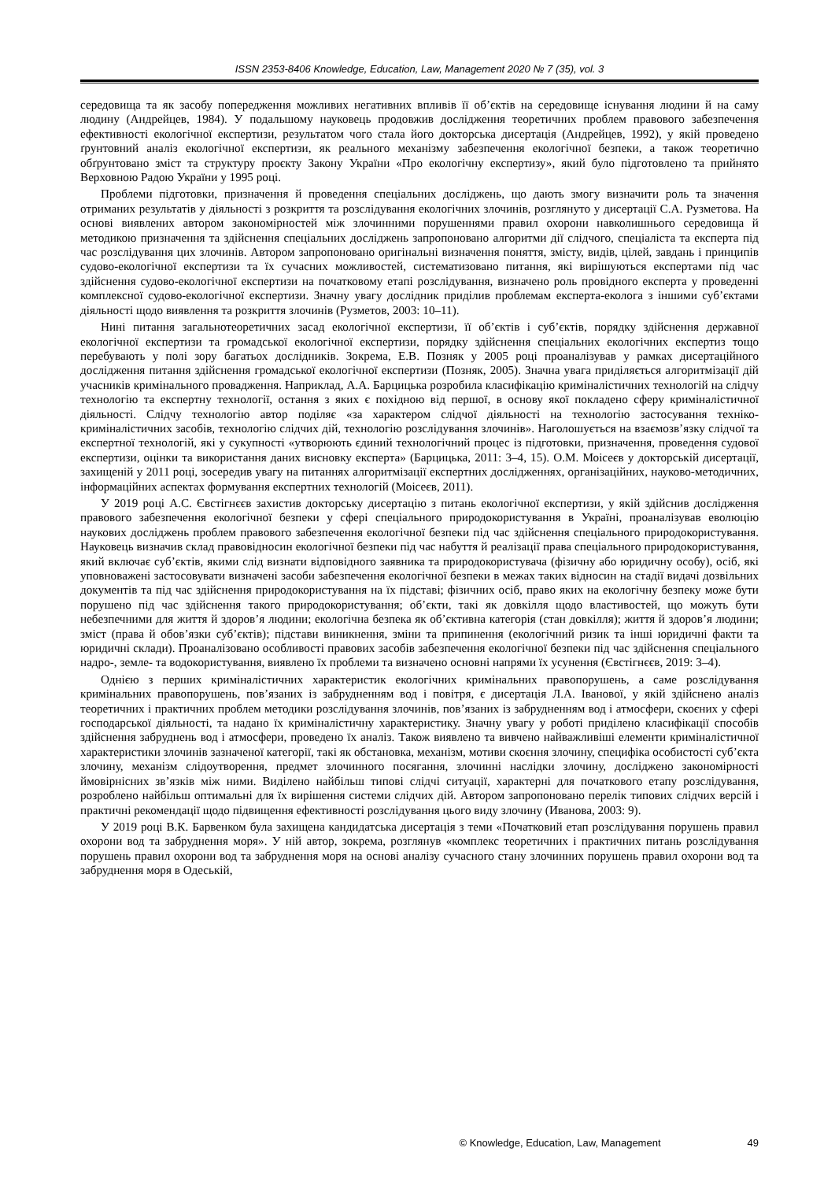ISSN 2353-8406 Knowledge, Education, Law, Management 2020 № 7 (35), vol. 3
середовища та як засобу попередження можливих негативних впливів її об’єктів на середовище існування людини й на саму людину (Андрейцев, 1984). У подальшому науковець продовжив дослідження теоретичних проблем правового забезпечення ефективності екологічної експертизи, результатом чого стала його докторська дисертація (Андрейцев, 1992), у якій проведено ґрунтовний аналіз екологічної експертизи, як реального механізму забезпечення екологічної безпеки, а також теоретично обґрунтовано зміст та структуру проєкту Закону України «Про екологічну експертизу», який було підготовлено та прийнято Верховною Радою України у 1995 році.
Проблеми підготовки, призначення й проведення спеціальних досліджень, що дають змогу визначити роль та значення отриманих результатів у діяльності з розкриття та розслідування екологічних злочинів, розглянуто у дисертації С.А. Рузметова. На основі виявлених автором закономірностей між злочинними порушеннями правил охорони навколишнього середовища й методикою призначення та здійснення спеціальних досліджень запропоновано алгоритми дії слідчого, спеціаліста та експерта під час розслідування цих злочинів. Автором запропоновано оригінальні визначення поняття, змісту, видів, цілей, завдань і принципів судово-екологічної експертизи та їх сучасних можливостей, систематизовано питання, які вирішуються експертами під час здійснення судово-екологічної експертизи на початковому етапі розслідування, визначено роль провідного експерта у проведенні комплексної судово-екологічної експертизи. Значну увагу дослідник приділив проблемам експерта-еколога з іншими суб’єктами діяльності щодо виявлення та розкриття злочинів (Рузметов, 2003: 10–11).
Нині питання загальнотеоретичних засад екологічної експертизи, її об’єктів і суб’єктів, порядку здійснення державної екологічної експертизи та громадської екологічної експертизи, порядку здійснення спеціальних екологічних експертиз тощо перебувають у полі зору багатьох дослідників. Зокрема, Е.В. Позняк у 2005 році проаналізував у рамках дисертаційного дослідження питання здійснення громадської екологічної експертизи (Позняк, 2005). Значна увага приділяється алгоритмізації дій учасників кримінального провадження. Наприклад, А.А. Барцицька розробила класифікацію криміналістичних технологій на слідчу технологію та експертну технології, остання з яких є похідною від першої, в основу якої покладено сферу криміналістичної діяльності. Слідчу технологію автор поділяє «за характером слідчої діяльності на технологію застосування техніко-криміналістичних засобів, технологію слідчих дій, технологію розслідування злочинів». Наголошується на взаємозв’язку слідчої та експертної технологій, які у сукупності «утворюють єдиний технологічний процес із підготовки, призначення, проведення судової експертизи, оцінки та використання даних висновку експерта» (Барцицька, 2011: 3–4, 15). О.М. Моісеєв у докторській дисертації, захищеній у 2011 році, зосередив увагу на питаннях алгоритмізації експертних дослідженнях, організаційних, науково-методичних, інформаційних аспектах формування експертних технологій (Моісеєв, 2011).
У 2019 році А.С. Євстігнєєв захистив докторську дисертацію з питань екологічної експертизи, у якій здійснив дослідження правового забезпечення екологічної безпеки у сфері спеціального природокористування в Україні, проаналізував еволюцію наукових досліджень проблем правового забезпечення екологічної безпеки під час здійснення спеціального природокористування. Науковець визначив склад правовідносин екологічної безпеки під час набуття й реалізації права спеціального природокористування, який включає суб’єктів, якими слід визнати відповідного заявника та природокористувача (фізичну або юридичну особу), осіб, які уповноважені застосовувати визначені засоби забезпечення екологічної безпеки в межах таких відносин на стадії видачі дозвільних документів та під час здійснення природокористування на їх підставі; фізичних осіб, право яких на екологічну безпеку може бути порушено під час здійснення такого природокористування; об’єкти, такі як довкілля щодо властивостей, що можуть бути небезпечними для життя й здоров’я людини; екологічна безпека як об’єктивна категорія (стан довкілля); життя й здоров’я людини; зміст (права й обов’язки суб’єктів); підстави виникнення, зміни та припинення (екологічний ризик та інші юридичні факти та юридичні склади). Проаналізовано особливості правових засобів забезпечення екологічної безпеки під час здійснення спеціального надро-, земле- та водокористування, виявлено їх проблеми та визначено основні напрями їх усунення (Євстігнєєв, 2019: 3–4).
Однією з перших криміналістичних характеристик екологічних кримінальних правопорушень, а саме розслідування кримінальних правопорушень, пов’язаних із забрудненням вод і повітря, є дисертація Л.А. Іванової, у якій здійснено аналіз теоретичних і практичних проблем методики розслідування злочинів, пов’язаних із забрудненням вод і атмосфери, скоєних у сфері господарської діяльності, та надано їх криміналістичну характеристику. Значну увагу у роботі приділено класифікації способів здійснення забруднень вод і атмосфери, проведено їх аналіз. Також виявлено та вивчено найважливіші елементи криміналістичної характеристики злочинів зазначеної категорії, такі як обстановка, механізм, мотиви скоєння злочину, специфіка особистості суб’єкта злочину, механізм слідоутворення, предмет злочинного посягання, злочинні наслідки злочину, досліджено закономірності ймовірнісних зв’язків між ними. Виділено найбільш типові слідчі ситуації, характерні для початкового етапу розслідування, розроблено найбільш оптимальні для їх вирішення системи слідчих дій. Автором запропоновано перелік типових слідчих версій і практичні рекомендації щодо підвищення ефективності розслідування цього виду злочину (Иванова, 2003: 9).
У 2019 році В.К. Барвенком була захищена кандидатська дисертація з теми «Початковий етап розслідування порушень правил охорони вод та забруднення моря». У ній автор, зокрема, розглянув «комплекс теоретичних і практичних питань розслідування порушень правил охорони вод та забруднення моря на основі аналізу сучасного стану злочинних порушень правил охорони вод та забруднення моря в Одеській,
© Knowledge, Education, Law, Management 49